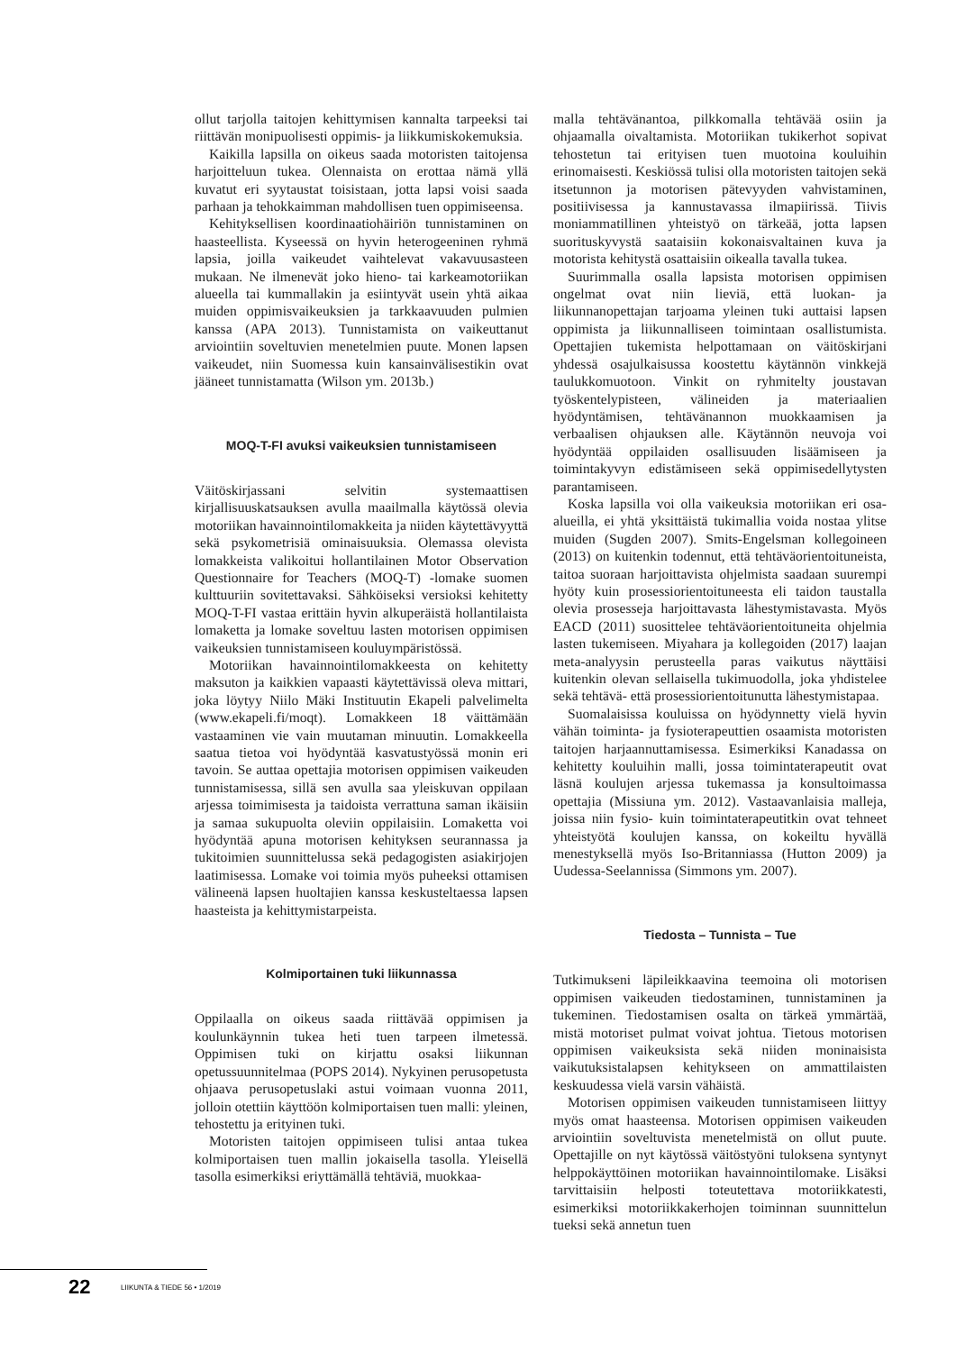ollut tarjolla taitojen kehittymisen kannalta tarpeeksi tai riittävän monipuolisesti oppimis- ja liikkumiskokemuksia.
Kaikilla lapsilla on oikeus saada motoristen taitojensa harjoitteluun tukea. Olennaista on erottaa nämä yllä kuvatut eri syytaustat toisistaan, jotta lapsi voisi saada parhaan ja tehokkaimman mahdollisen tuen oppimiseensa.
Kehityksellisen koordinaatiohäiriön tunnistaminen on haasteellista. Kyseessä on hyvin heterogeeninen ryhmä lapsia, joilla vaikeudet vaihtelevat vakavuusasteen mukaan. Ne ilmenevät joko hieno- tai karkeamotoriikan alueella tai kummallakin ja esiintyvät usein yhtä aikaa muiden oppimisvaikeuksien ja tarkkaavuuden pulmien kanssa (APA 2013). Tunnistamista on vaikeuttanut arviointiin soveltuvien menetelmien puute. Monen lapsen vaikeudet, niin Suomessa kuin kansainvälisestikin ovat jääneet tunnistamatta (Wilson ym. 2013b.)
MOQ-T-FI avuksi vaikeuksien tunnistamiseen
Väitöskirjassani selvitin systemaattisen kirjallisuuskatsauksen avulla maailmalla käytössä olevia motoriikan havainnointilomakkeita ja niiden käytettävyyttä sekä psykometrisiä ominaisuuksia. Olemassa olevista lomakkeista valikoitui hollantilainen Motor Observation Questionnaire for Teachers (MOQ-T) -lomake suomen kulttuuriin sovitettavaksi. Sähköiseksi versioksi kehitetty MOQ-T-FI vastaa erittäin hyvin alkuperäistä hollantilaista lomaketta ja lomake soveltuu lasten motorisen oppimisen vaikeuksien tunnistamiseen kouluympäristössä.
Motoriikan havainnointilomakkeesta on kehitetty maksuton ja kaikkien vapaasti käytettävissä oleva mittari, joka löytyy Niilo Mäki Instituutin Ekapeli palvelimelta (www.ekapeli.fi/moqt). Lomakkeen 18 väittämään vastaaminen vie vain muutaman minuutin. Lomakkeella saatua tietoa voi hyödyntää kasvatustyössä monin eri tavoin. Se auttaa opettajia motorisen oppimisen vaikeuden tunnistamisessa, sillä sen avulla saa yleiskuvan oppilaan arjessa toimimisesta ja taidoista verrattuna saman ikäisiin ja samaa sukupuolta oleviin oppilaisiin. Lomaketta voi hyödyntää apuna motorisen kehityksen seurannassa ja tukitoimien suunnittelussa sekä pedagogisten asiakirjojen laatimisessa. Lomake voi toimia myös puheeksi ottamisen välineenä lapsen huoltajien kanssa keskusteltaessa lapsen haasteista ja kehittymistarpeista.
Kolmiportainen tuki liikunnassa
Oppilaalla on oikeus saada riittävää oppimisen ja koulunkäynnin tukea heti tuen tarpeen ilmetessä. Oppimisen tuki on kirjattu osaksi liikunnan opetussuunnitelmaa (POPS 2014). Nykyinen perusopetusta ohjaava perusopetuslaki astui voimaan vuonna 2011, jolloin otettiin käyttöön kolmiportaisen tuen malli: yleinen, tehostettu ja erityinen tuki.
Motoristen taitojen oppimiseen tulisi antaa tukea kolmiportaisen tuen mallin jokaisella tasolla. Yleisellä tasolla esimerkiksi eriyttämällä tehtäviä, muokkaa-
malla tehtävänantoa, pilkkomalla tehtävää osiin ja ohjaamalla oivaltamista. Motoriikan tukikerhot sopivat tehostetun tai erityisen tuen muotoina kouluihin erinomaisesti. Keskiössä tulisi olla motoristen taitojen sekä itsetunnon ja motorisen pätevyyden vahvistaminen, positiivisessa ja kannustavassa ilmapiirissä. Tiivis moniammatillinen yhteistyö on tärkeää, jotta lapsen suorituskyvystä saataisiin kokonaisvaltainen kuva ja motorista kehitystä osattaisiin oikealla tavalla tukea.
Suurimmalla osalla lapsista motorisen oppimisen ongelmat ovat niin lieviä, että luokan- ja liikunnanopettajan tarjoama yleinen tuki auttaisi lapsen oppimista ja liikunnalliseen toimintaan osallistumista. Opettajien tukemista helpottamaan on väitöskirjani yhdessä osajulkaisussa koostettu käytännön vinkkejä taulukkomuotoon. Vinkit on ryhmitelty joustavan työskentelypisteen, välineiden ja materiaalien hyödyntämisen, tehtävänannon muokkaamisen ja verbaalisen ohjauksen alle. Käytännön neuvoja voi hyödyntää oppilaiden osallisuuden lisäämiseen ja toimintakyvyn edistämiseen sekä oppimisedellytysten parantamiseen.
Koska lapsilla voi olla vaikeuksia motoriikan eri osa-alueilla, ei yhtä yksittäistä tukimallia voida nostaa ylitse muiden (Sugden 2007). Smits-Engelsman kollegoineen (2013) on kuitenkin todennut, että tehtäväorientoituneista, taitoa suoraan harjoittavista ohjelmista saadaan suurempi hyöty kuin prosessiorientoituneesta eli taidon taustalla olevia prosesseja harjoittavasta lähestymistavasta. Myös EACD (2011) suosittelee tehtäväorientoituneita ohjelmia lasten tukemiseen. Miyahara ja kollegoiden (2017) laajan meta-analyysin perusteella paras vaikutus näyttäisi kuitenkin olevan sellaisella tukimuodolla, joka yhdistelee sekä tehtävä- että prosessiorientoitunutta lähestymistapaa.
Suomalaisissa kouluissa on hyödynnetty vielä hyvin vähän toiminta- ja fysioterapeuttien osaamista motoristen taitojen harjaannuttamisessa. Esimerkiksi Kanadassa on kehitetty kouluihin malli, jossa toimintaterapeutit ovat läsnä koulujen arjessa tukemassa ja konsultoimassa opettajia (Missiuna ym. 2012). Vastaavanlaisia malleja, joissa niin fysio- kuin toimintaterapeutitkin ovat tehneet yhteistyötä koulujen kanssa, on kokeiltu hyvällä menestyksellä myös Iso-Britanniassa (Hutton 2009) ja Uudessa-Seelannissa (Simmons ym. 2007).
Tiedosta – Tunnista – Tue
Tutkimukseni läpileikkaavina teemoina oli motorisen oppimisen vaikeuden tiedostaminen, tunnistaminen ja tukeminen. Tiedostamisen osalta on tärkeä ymmärtää, mistä motoriset pulmat voivat johtua. Tietous motorisen oppimisen vaikeuksista sekä niiden moninaisista vaikutuksistalapsen kehitykseen on ammattilaisten keskuudessa vielä varsin vähäistä.
Motorisen oppimisen vaikeuden tunnistamiseen liittyy myös omat haasteensa. Motorisen oppimisen vaikeuden arviointiin soveltuvista menetelmistä on ollut puute. Opettajille on nyt käytössä väitöstyöni tuloksena syntynyt helppokäyttöinen motoriikan havainnointilomake. Lisäksi tarvittaisiin helposti toteutettava motoriikkatesti, esimerkiksi motoriikkakerhojen toiminnan suunnittelun tueksi sekä annetun tuen
22 LIIKUNTA & TIEDE 56 • 1/2019